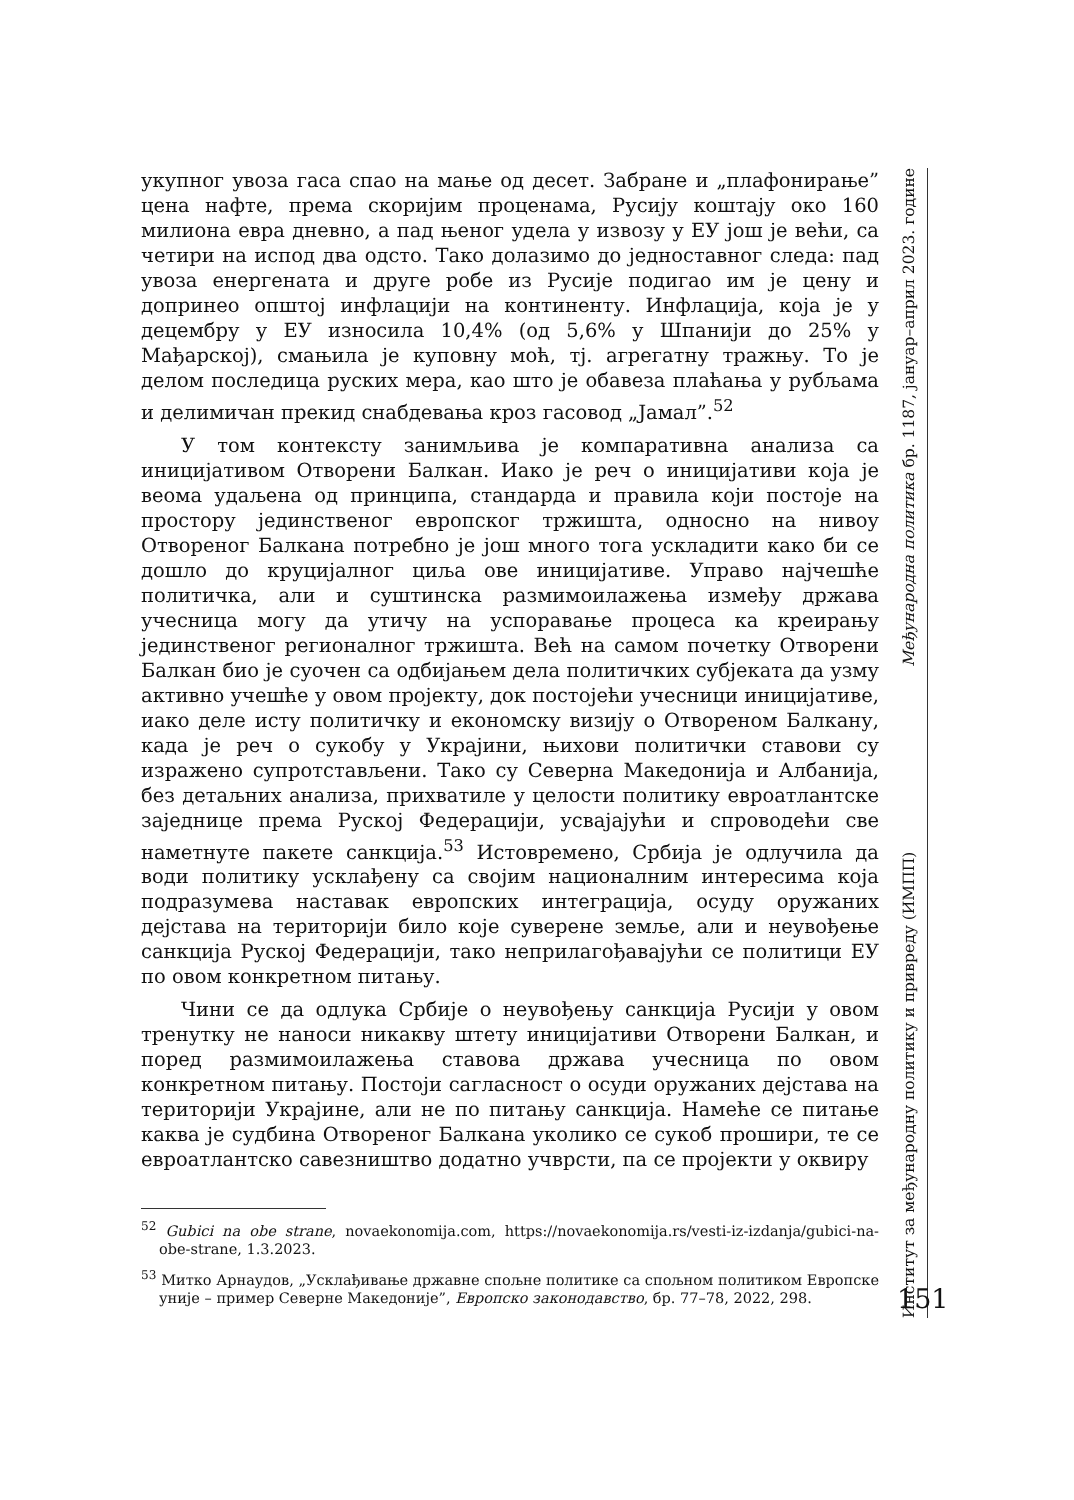укупног увоза гаса спао на мање од десет. Забране и „плафонирање” цена нафте, према скоријим проценама, Русију коштају око 160 милиона евра дневно, а пад њеног удела у извозу у ЕУ још је већи, са четири на испод два одсто. Тако долазимо до једноставног следа: пад увоза енергената и друге робе из Русије подигао им је цену и допринео општој инфлацији на континенту. Инфлација, која је у децембру у ЕУ износила 10,4% (од 5,6% у Шпанији до 25% у Мађарској), смањила је куповну моћ, тј. агрегатну тражњу. То је делом последица руских мера, као што је обавеза плаћања у рубљама и делимичан прекид снабдевања кроз гасовод „Јамал”.<sup>52</sup>
У том контексту занимљива је компаративна анализа са иницијативом Отворени Балкан. Иако је реч о иницијативи која је веома удаљена од принципа, стандарда и правила који постоје на простору јединственог европског тржишта, односно на нивоу Отвореног Балкана потребно је још много тога ускладити како би се дошло до круцијалног циља ове иницијативе. Управо најчешће политичка, али и суштинска размимоилажења између држава учесница могу да утичу на успоравање процеса ка креирању јединственог регионалног тржишта. Већ на самом почетку Отворени Балкан био је суочен са одбијањем дела политичких субјеката да узму активно учешће у овом пројекту, док постојећи учесници иницијативе, иако деле исту политичку и економску визију о Отвореном Балкану, када је реч о сукобу у Украјини, њихови политички ставови су изражено супротстављени. Тако су Северна Македонија и Албанија, без детаљних анализа, прихватиле у целости политику евроатлантске заједнице према Руској Федерацији, усвајајући и спроводећи све наметнуте пакете санкција.<sup>53</sup> Истовремено, Србија је одлучила да води политику усклађену са својим националним интересима која подразумева наставак европских интеграција, осуду оружаних дејстава на територији било које суверене земље, али и неувођење санкција Руској Федерацији, тако неприлагођавајући се политици ЕУ по овом конкретном питању.
Чини се да одлука Србије о неувођењу санкција Русији у овом тренутку не наноси никакву штету иницијативи Отворени Балкан, и поред размимоилажења ставова држава учесница по овом конкретном питању. Постоји сагласност о осуди оружаних дејстава на територији Украјине, али не по питању санкција. Намеће се питање каква је судбина Отвореног Балкана уколико се сукоб прошири, те се евроатлантско савезништво додатно учврсти, па се пројекти у оквиру
<sup>52</sup> Gubici na obe strane, novaekonomija.com, https://novaekonomija.rs/vesti-iz-izdanja/gubici-na-obe-strane, 1.3.2023.
<sup>53</sup> Митко Арнаудов, „Усклађивање државне спољне политике са спољном политиком Европске уније – пример Северне Македоније”, Европско законодавство, бр. 77–78, 2022, 298.
Институт за међународну политику и привреду (ИМПП) Међународна политика бр. 1187, јануар–април 2023. године
151